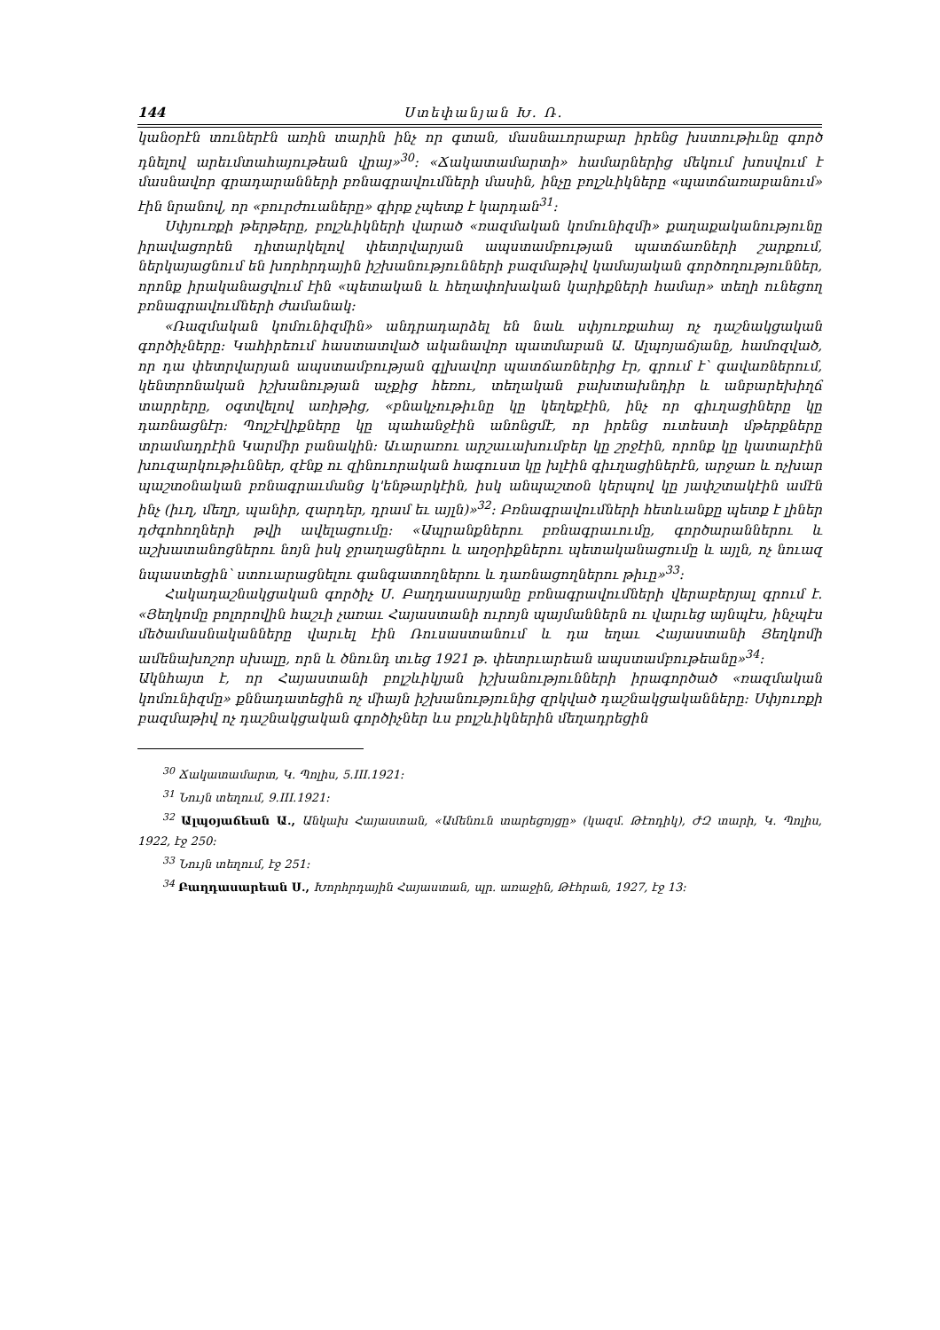144 Ստեփանյան Խ. Ռ.
կանօրէն տուներէն առին տարին ինչ որ գտան, մասնաւորաբար իրենց խստութիւնը գործ դնելով արեւմտահայութեան վրայ»<sup>30</sup>: «Ճակատամարտի» համարներից մեկում խոսվում է մասնավոր գրադարանների բռնագրավումների մասին, ինչը բոլշևիկները «պատճառաբանում» էին նրանով, որ «բուրժուաները» գիրք չպետք է կարդան<sup>31</sup>:
Սփյուռքի թերթերը, բոլշևիկների վարած «ռազմական կոմունիզմի» քաղաքականությունը իրավացորեն դիտարկելով փետրվարյան ապստամբության պատճառների շարքում, ներկայացնում են խորհրդային իշխանությունների բազմաթիվ կամայական գործողություններ, որոնք իրականացվում էին «պետական և հեղափոխական կարիքների համար» տեղի ունեցող բռնագրավումների ժամանակ:
«Ռազմական կոմունիզմին» անդրադարձել են նաև սփյուռքահայ ոչ դաշնակցական գործիչները: Կահիրեում հաստատված ականավոր պատմաբան Ա. Ալպոյաճյանը, համոզված, որ դա փետրվարյան ապստամբության գլխավոր պատճառներից էր, գրում է՝ գավառներում, կենտրոնական իշխանության աչքից հեռու, տեղական բախտախնդիր և անբարեխիղճ տարրերը, օգտվելով առիթից, «բնակչութիւնը կը կեղեքէին, ինչ որ գիւղացիները կը դառնացնէր: Պոլշէվիքները կը պահանջէին անոնցմէ, որ իրենց ուտեստի մթերքները տրամադրէին Կարմիր բանակին: Աւարառու արշաւախումբեր կը շրջէին, որոնք կը կատարէին խուզարկութիւններ, զէնք ու զինուորական հագուստ կը խլէին գիւղացիներէն, արջառ և ոչխար պաշտօնական բռնագրաւմանց կ'ենթարկէին, իսկ անպաշտօն կերպով կը յափշտակէին ամէն ինչ (իւղ, մեղր, պանիր, զարդեր, դրամ եւ այլն)»<sup>32</sup>: Բռնագրավումների հետևանքը պետք է լիներ դժգոհողների թվի ավելացումը: «Ապրանքներու բռնագրաւումը, գործարաններու և աշխատանոցներու նոյն իսկ ջրաղացներու և աղօրիքներու պետականացումը և այլն, ոչ նուազ նպաստեցին՝ ստուարացնելու գանգատողներու և դառնացողներու թիւը»<sup>33</sup>:
Հակադաշնակցական գործիչ Ս. Բաղդասարյանը բռնագրավումների վերաբերյալ գրում է. «Յեղկոմը բոլորովին հաշւի չառաւ Հայաստանի ուրոյն պայմաններն ու վարւեց այնպէս, ինչպէս մեծամասնականները վարւել էին Ռուսաստանում և դա եղաւ Հայաստանի Յեղկոմի ամենախոշոր սխալը, որն և ծնունդ տւեց 1921 թ. փետրւարեան ապստամբութեանը»<sup>34</sup>:
Ակնհայտ է, որ Հայաստանի բոլշևիկյան իշխանությունների իրագործած «ռազմական կոմունիզմը» քննադատեցին ոչ միայն իշխանությունից զրկված դաշնակցականները: Սփյուռքի բազմաթիվ ոչ դաշնակցական գործիչներ ևս բոլշևիկներին մեղադրեցին
<sup>30</sup> Ճակատամարտ, Կ. Պոլիս, 5.III.1921:
<sup>31</sup> Նույն տեղում, 9.III.1921:
<sup>32</sup> Ալպօյաճեան Ա., Անկախ Հայաստան, «Ամենուն տարեցոյցը» (կազմ. Թէոդիկ), ԺԶ տարի, Կ. Պոլիս, 1922, էջ 250:
<sup>33</sup> Նույն տեղում, էջ 251:
<sup>34</sup> Բաղդասարեան Ս., Խորհրդային Հայաստան, պր. առաջին, Թէհրան, 1927, էջ 13: